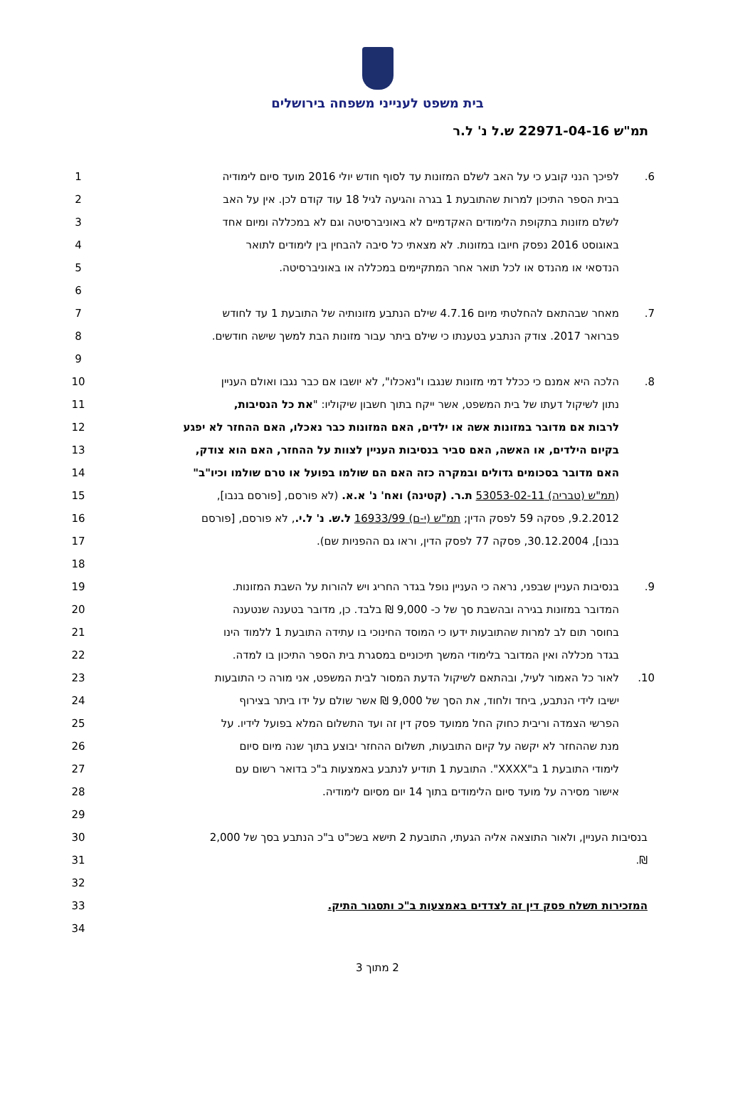בית משפט לענייני משפחה בירושלים
תמ"ש 22971-04-16 ש.ל נ' ל.ר
| 1 | לפיכך הנני קובע כי על האב לשלם המזונות עד לסוף חודש יולי 2016 מועד סיום לימודיה | 6. |
| 2 | בבית הספר התיכון למרות שהתובעת 1 בגרה והגיעה לגיל 18 עוד קודם לכן. אין על האב | |
| 3 | לשלם מזונות בתקופת הלימודים האקדמיים לא באוניברסיטה וגם לא במכללה ומיום אחד | |
| 4 | באוגוסט 2016 נפסק חיובו במזונות. לא מצאתי כל סיבה להבחין בין לימודים לתואר | |
| 5 | הנדסאי או מהנדס או לכל תואר אחר המתקיימים במכללה או באוניברסיטה. | |
| 6 | | |
| 7 | מאחר שבהתאם להחלטתי מיום 4.7.16 שילם הנתבע מזונותיה של התובעת 1 עד לחודש | 7. |
| 8 | פברואר 2017. צודק הנתבע בטענתו כי שילם ביתר עבור מזונות הבת למשך שישה חודשים. | |
| 9 | | |
| 10 | הלכה היא אמנם כי ככלל דמי מזונות שנגבו ו"נאכלו", לא יושבו אם כבר נגבו ואולם העניין | 8. |
| 11 | נתון לשיקול דעתו של בית המשפט, אשר ייקח בתוך חשבון שיקוליו: " את כל הנסיבות, | |
| 12 | לרבות אם מדובר במזונות אשה או ילדים, האם המזונות כבר נאכלו, האם ההחזר לא יפגע | |
| 13 | בקיום הילדים, או האשה, האם סביר בנסיבות העניין לצוות על ההחזר, האם הוא צודק, | |
| 14 | האם מדובר בסכומים גדולים ובמקרה כזה האם הם שולמו בפועל או טרם שולמו וכיו"ב" | |
| 15 | ( תמ"ש (טבריה) 53053-02-11 ת.ר. (קטינה) ואח' נ' א.א. (לא פורסם, [פורסם בנבו], | |
| 16 | 9.2.2012, פסקה 59 לפסק הדין; תמ"ש (י-ם) 16933/99 ל.ש. נ' ל.י. , לא פורסם, [פורסם | |
| 17 | בנבו], 30.12.2004, פסקה 77 לפסק הדין, וראו גם ההפניות שם). | |
| 18 | | |
| 19 | בנסיבות העניין שבפני, נראה כי העניין נופל בגדר החריג ויש להורות על השבת המזונות. | 9. |
| 20 | המדובר במזונות בגירה ובהשבת סך של כ- 9,000 ₪ בלבד. כן, מדובר בטענה שנטענה | |
| 21 | בחוסר תום לב למרות שהתובעות ידעו כי המוסד החינוכי בו עתידה התובעת 1 ללמוד הינו | |
| 22 | בגדר מכללה ואין המדובר בלימודי המשך תיכוניים במסגרת בית הספר התיכון בו למדה. | |
| 23 | לאור כל האמור לעיל, ובהתאם לשיקול הדעת המסור לבית המשפט, אני מורה כי התובעות | 10. |
| 24 | ישיבו לידי הנתבע, ביחד ולחוד, את הסך של 9,000 ₪ אשר שולם על ידו ביתר בצירוף | |
| 25 | הפרשי הצמדה וריבית כחוק החל ממועד פסק דין זה ועד התשלום המלא בפועל לידיו. על | |
| 26 | מנת שההחזר לא יקשה על קיום התובעות, תשלום ההחזר יבוצע בתוך שנה מיום סיום | |
| 27 | לימודי התובעת 1 ב"XXXX". התובעת 1 תודיע לנתבע באמצעות ב"כ בדואר רשום עם | |
| 28 | אישור מסירה על מועד סיום הלימודים בתוך 14 יום מסיום לימודיה. | |
| 29 | | |
| 30 | בנסיבות העניין, ולאור התוצאה אליה הגעתי, התובעת 2 תישא בשכ"ט ב"כ הנתבע בסך של 2,000 | |
| 31 | ₪. | |
| 32 | | |
| 33 | המזכירות תשלח פסק דין זה לצדדים באמצעות ב"כ ותסגור התיק. | |
| 34 | | |
2 מתוך 3